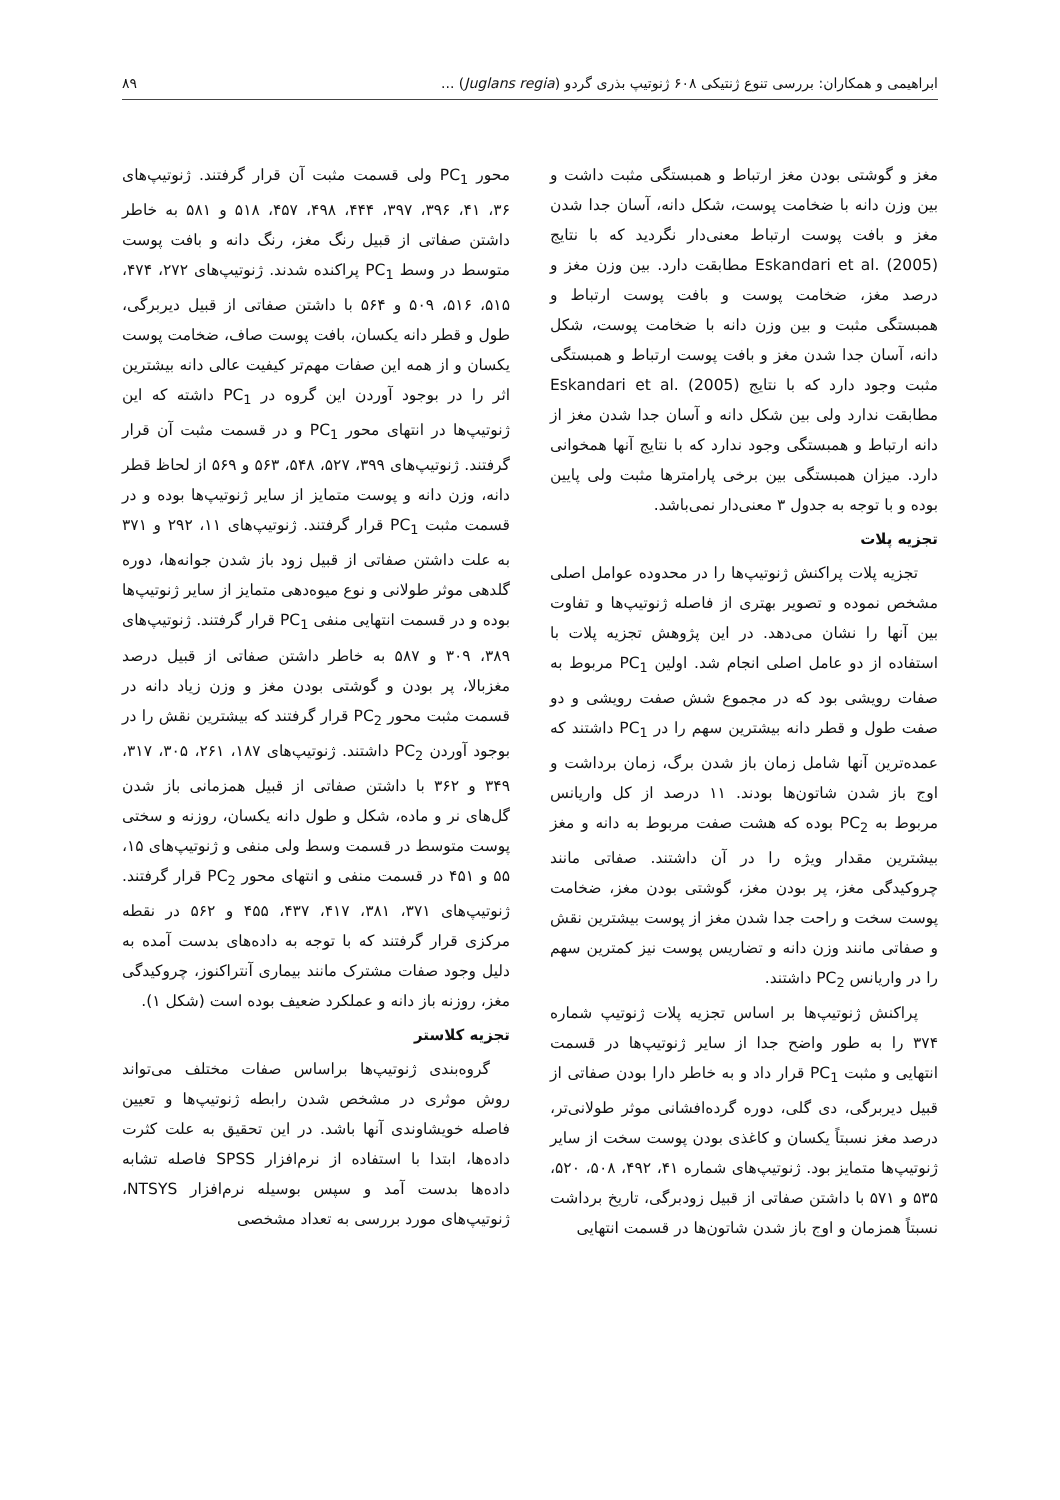ابراهیمی و همکاران: بررسی تنوع ژنتیکی ۶۰۸ ژنوتیپ بذری گردو (Juglans regia) ... ۸۹
مغز و گوشتی بودن مغز ارتباط و همبستگی مثبت داشت و بین وزن دانه با ضخامت پوست، شکل دانه، آسان جدا شدن مغز و بافت پوست ارتباط معنی‌دار نگردید که با نتایج Eskandari et al. (2005) مطابقت دارد. بین وزن مغز و درصد مغز، ضخامت پوست و بافت پوست ارتباط و همبستگی مثبت و بین وزن دانه با ضخامت پوست، شکل دانه، آسان جدا شدن مغز و بافت پوست ارتباط و همبستگی مثبت وجود دارد که با نتایج Eskandari et al. (2005) مطابقت ندارد ولی بین شکل دانه و آسان جدا شدن مغز از دانه ارتباط و همبستگی وجود ندارد که با نتایج آنها همخوانی دارد. میزان همبستگی بین برخی پارامترها مثبت ولی پایین بوده و با توجه به جدول ۳ معنی‌دار نمی‌باشد.
تجزیه پلات
تجزیه پلات پراکنش ژنوتیپ‌ها را در محدوده عوامل اصلی مشخص نموده و تصویر بهتری از فاصله ژنوتیپ‌ها و تفاوت بین آنها را نشان می‌دهد. در این پژوهش تجزیه پلات با استفاده از دو عامل اصلی انجام شد. اولین PC<sub>1</sub> مربوط به صفات رویشی بود که در مجموع شش صفت رویشی و دو صفت طول و قطر دانه بیشترین سهم را در PC<sub>1</sub> داشتند که عمده‌ترین آنها شامل زمان باز شدن برگ، زمان برداشت و اوج باز شدن شاتون‌ها بودند. ۱۱ درصد از کل واریانس مربوط به PC<sub>2</sub> بوده که هشت صفت مربوط به دانه و مغز بیشترین مقدار ویژه را در آن داشتند. صفاتی مانند چروکیدگی مغز، پر بودن مغز، گوشتی بودن مغز، ضخامت پوست سخت و راحت جدا شدن مغز از پوست بیشترین نقش و صفاتی مانند وزن دانه و تضاریس پوست نیز کمترین سهم را در واریانس PC<sub>2</sub> داشتند.
پراکنش ژنوتیپ‌ها بر اساس تجزیه پلات ژنوتیپ شماره ۳۷۴ را به طور واضح جدا از سایر ژنوتیپ‌ها در قسمت انتهایی و مثبت PC<sub>1</sub> قرار داد و به خاطر دارا بودن صفاتی از قبیل دیربرگی، دی گلی، دوره گرده‌افشانی موثر طولانی‌تر، درصد مغز نسبتاً یکسان و کاغذی بودن پوست سخت از سایر ژنوتیپ‌ها متمایز بود. ژنوتیپ‌های شماره ۴۱، ۴۹۲، ۵۰۸، ۵۲۰، ۵۳۵ و ۵۷۱ با داشتن صفاتی از قبیل زودبرگی، تاریخ برداشت نسبتاً همزمان و اوج باز شدن شاتون‌ها در قسمت انتهایی
محور PC<sub>1</sub> ولی قسمت مثبت آن قرار گرفتند. ژنوتیپ‌های ۳۶، ۴۱، ۳۹۶، ۳۹۷، ۴۴۴، ۴۹۸، ۴۵۷، ۵۱۸ و ۵۸۱ به خاطر داشتن صفاتی از قبیل رنگ مغز، رنگ دانه و بافت پوست متوسط در وسط PC<sub>1</sub> پراکنده شدند. ژنوتیپ‌های ۲۷۲، ۴۷۴، ۵۱۵، ۵۱۶، ۵۰۹ و ۵۶۴ با داشتن صفاتی از قبیل دیربرگی، طول و قطر دانه یکسان، بافت پوست صاف، ضخامت پوست یکسان و از همه این صفات مهم‌تر کیفیت عالی دانه بیشترین اثر را در بوجود آوردن این گروه در PC<sub>1</sub> داشته که این ژنوتیپ‌ها در انتهای محور PC<sub>1</sub> و در قسمت مثبت آن قرار گرفتند. ژنوتیپ‌های ۳۹۹، ۵۲۷، ۵۴۸، ۵۶۳ و ۵۶۹ از لحاظ قطر دانه، وزن دانه و پوست متمایز از سایر ژنوتیپ‌ها بوده و در قسمت مثبت PC<sub>1</sub> قرار گرفتند. ژنوتیپ‌های ۱۱، ۲۹۲ و ۳۷۱ به علت داشتن صفاتی از قبیل زود باز شدن جوانه‌ها، دوره گلدهی موثر طولانی و نوع میوه‌دهی متمایز از سایر ژنوتیپ‌ها بوده و در قسمت انتهایی منفی PC<sub>1</sub> قرار گرفتند. ژنوتیپ‌های ۳۸۹، ۳۰۹ و ۵۸۷ به خاطر داشتن صفاتی از قبیل درصد مغزبالا، پر بودن و گوشتی بودن مغز و وزن زیاد دانه در قسمت مثبت محور PC<sub>2</sub> قرار گرفتند که بیشترین نقش را در بوجود آوردن PC<sub>2</sub> داشتند. ژنوتیپ‌های ۱۸۷، ۲۶۱، ۳۰۵، ۳۱۷، ۳۴۹ و ۳۶۲ با داشتن صفاتی از قبیل همزمانی باز شدن گل‌های نر و ماده، شکل و طول دانه یکسان، روزنه و سختی پوست متوسط در قسمت وسط ولی منفی و ژنوتیپ‌های ۱۵، ۵۵ و ۴۵۱ در قسمت منفی و انتهای محور PC<sub>2</sub> قرار گرفتند. ژنوتیپ‌های ۳۷۱، ۳۸۱، ۴۱۷، ۴۳۷، ۴۵۵ و ۵۶۲ در نقطه مرکزی قرار گرفتند که با توجه به داده‌های بدست آمده به دلیل وجود صفات مشترک مانند بیماری آنتراکنوز، چروکیدگی مغز، روزنه باز دانه و عملکرد ضعیف بوده است (شکل ۱).
تجزیه کلاستر
گروه‌بندی ژنوتیپ‌ها براساس صفات مختلف می‌تواند روش موثری در مشخص شدن رابطه ژنوتیپ‌ها و تعیین فاصله خویشاوندی آنها باشد. در این تحقیق به علت کثرت داده‌ها، ابتدا با استفاده از نرم‌افزار SPSS فاصله تشابه داده‌ها بدست آمد و سپس بوسیله نرم‌افزار NTSYS، ژنوتیپ‌های مورد بررسی به تعداد مشخصی